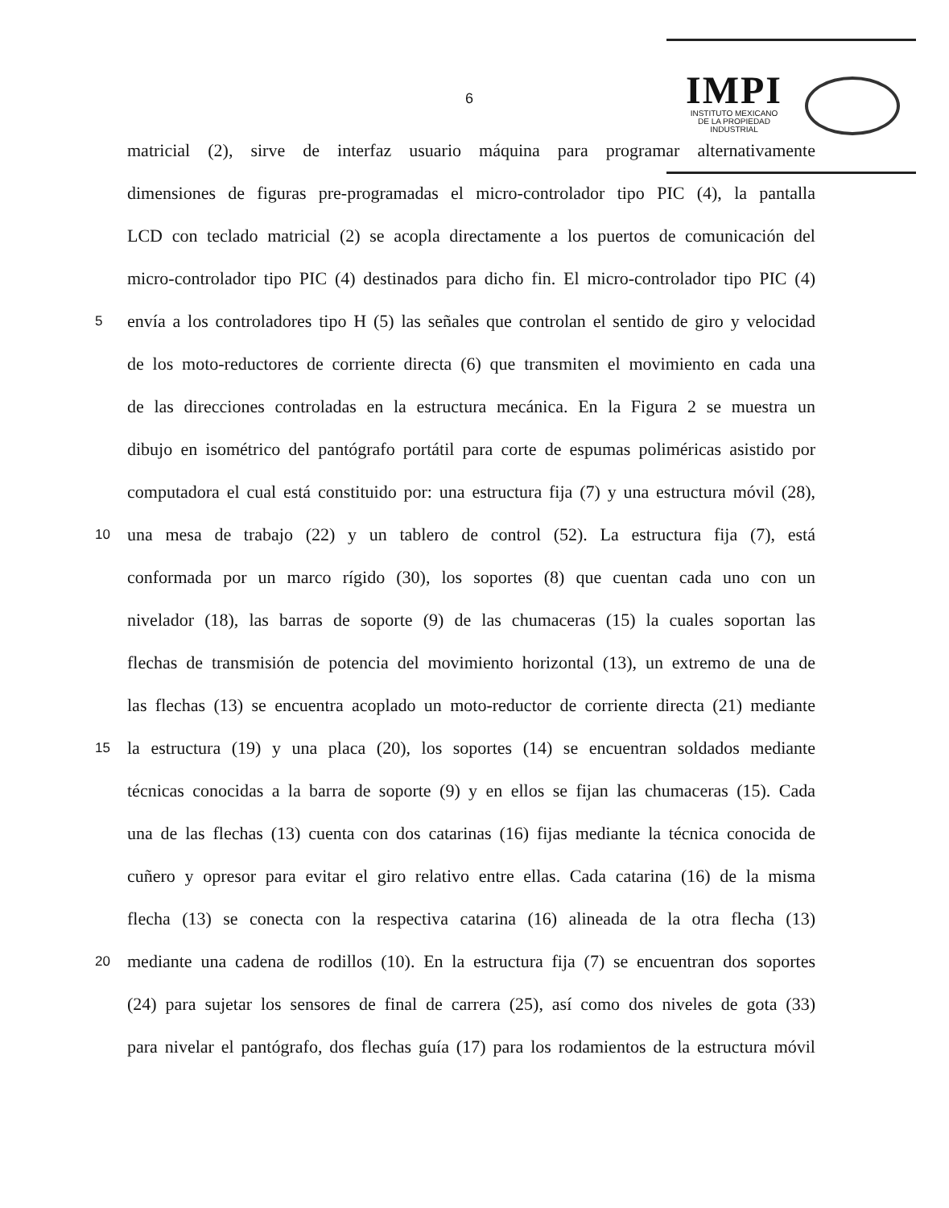6
IMPI
INSTITUTO MEXICANO
DE LA PROPIEDAD
INDUSTRIAL
matricial (2), sirve de interfaz usuario máquina para programar alternativamente
dimensiones de figuras pre-programadas el micro-controlador tipo PIC (4), la pantalla
LCD con teclado matricial (2) se acopla directamente a los puertos de comunicación del
micro-controlador tipo PIC (4) destinados para dicho fin. El micro-controlador tipo PIC (4)
5
envía a los controladores tipo H (5) las señales que controlan el sentido de giro y velocidad
de los moto-reductores de corriente directa (6) que transmiten el movimiento en cada una
de las direcciones controladas en la estructura mecánica. En la Figura 2 se muestra un
dibujo en isométrico del pantógrafo portátil para corte de espumas poliméricas asistido por
computadora el cual está constituido por: una estructura fija (7) y una estructura móvil (28),
10
una mesa de trabajo (22) y un tablero de control (52). La estructura fija (7), está
conformada por un marco rígido (30), los soportes (8) que cuentan cada uno con un
nivelador (18), las barras de soporte (9) de las chumaceras (15) la cuales soportan las
flechas de transmisión de potencia del movimiento horizontal (13), un extremo de una de
las flechas (13) se encuentra acoplado un moto-reductor de corriente directa (21) mediante
15
la estructura (19) y una placa (20), los soportes (14) se encuentran soldados mediante
técnicas conocidas a la barra de soporte (9) y en ellos se fijan las chumaceras (15). Cada
una de las flechas (13) cuenta con dos catarinas (16) fijas mediante la técnica conocida de
cuñero y opresor para evitar el giro relativo entre ellas. Cada catarina (16) de la misma
flecha (13) se conecta con la respectiva catarina (16) alineada de la otra flecha (13)
20
mediante una cadena de rodillos (10). En la estructura fija (7) se encuentran dos soportes
(24) para sujetar los sensores de final de carrera (25), así como dos niveles de gota (33)
para nivelar el pantógrafo, dos flechas guía (17) para los rodamientos de la estructura móvil